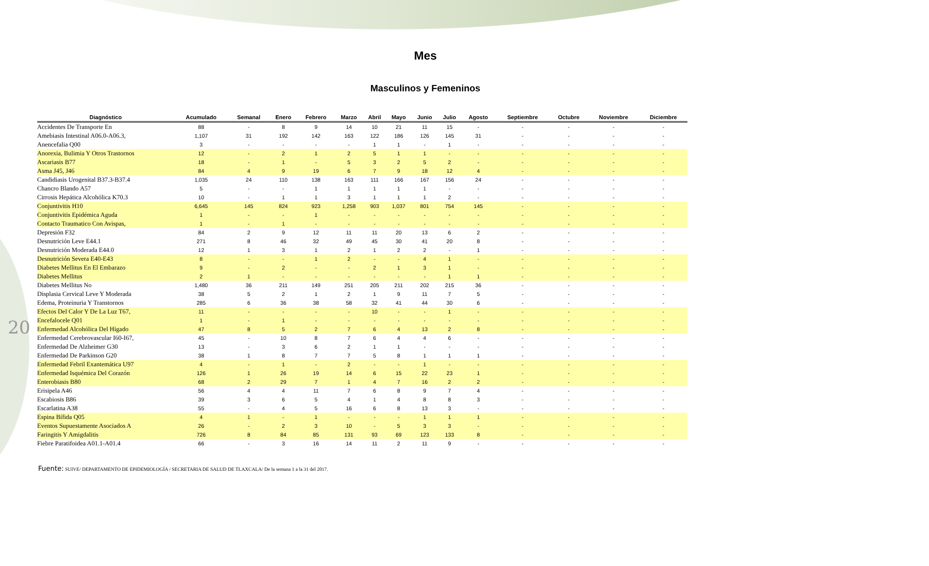20
Mes
Masculinos y Femeninos
| Diagnóstico | Acumulado | Semanal | Enero | Febrero | Marzo | Abril | Mayo | Junio | Julio | Agosto | Septiembre | Octubre | Noviembre | Diciembre |
| --- | --- | --- | --- | --- | --- | --- | --- | --- | --- | --- | --- | --- | --- | --- |
| Accidentes De Transporte En | 88 | - | 8 | 9 | 14 | 10 | 21 | 11 | 15 | - | - | - | - | - |
| Amebiasis Intestinal A06.0-A06.3, | 1,107 | 31 | 192 | 142 | 163 | 122 | 186 | 126 | 145 | 31 | - | - | - | - |
| Anencefalia Q00 | 3 | - | - | - | - | 1 | 1 | - | 1 | - | - | - | - | - |
| Anorexia, Bulimia Y Otros Trastornos | 12 | - | 2 | 1 | 2 | 5 | 1 | 1 | - | - | - | - | - | - |
| Ascariasis B77 | 18 | - | 1 | - | 5 | 3 | 2 | 5 | 2 | - | - | - | - | - |
| Asma J45, J46 | 84 | 4 | 9 | 19 | 6 | 7 | 9 | 18 | 12 | 4 | - | - | - | - |
| Candidiasis Urogenital B37.3-B37.4 | 1,035 | 24 | 110 | 138 | 163 | 111 | 166 | 167 | 156 | 24 | - | - | - | - |
| Chancro Blando A57 | 5 | - | - | 1 | 1 | 1 | 1 | 1 | - | - | - | - | - | - |
| Cirrosis Hepática Alcohólica K70.3 | 10 | - | 1 | 1 | 3 | 1 | 1 | 1 | 2 | - | - | - | - | - |
| Conjuntivitis H10 | 6,645 | 145 | 824 | 923 | 1,258 | 903 | 1,037 | 801 | 754 | 145 | - | - | - | - |
| Conjuntivitis Epidémica Aguda | 1 | - | - | 1 | - | - | - | - | - | - | - | - | - | - |
| Contacto Traumatico Con Avispas, | 1 | - | 1 | - | - | - | - | - | - | - | - | - | - | - |
| Depresión F32 | 84 | 2 | 9 | 12 | 11 | 11 | 20 | 13 | 6 | 2 | - | - | - | - |
| Desnutrición Leve E44.1 | 271 | 8 | 46 | 32 | 49 | 45 | 30 | 41 | 20 | 8 | - | - | - | - |
| Desnutrición Moderada E44.0 | 12 | 1 | 3 | 1 | 2 | 1 | 2 | 2 | - | 1 | - | - | - | - |
| Desnutrición Severa E40-E43 | 8 | - | - | 1 | 2 | - | - | 4 | 1 | - | - | - | - | - |
| Diabetes Mellitus En El Embarazo | 9 | - | 2 | - | - | 2 | 1 | 3 | 1 | - | - | - | - | - |
| Diabetes Mellitus | 2 | 1 | - | - | - | - | - | - | 1 | 1 | - | - | - | - |
| Diabetes Mellitus No | 1,480 | 36 | 211 | 149 | 251 | 205 | 211 | 202 | 215 | 36 | - | - | - | - |
| Displasia Cervical Leve Y Moderada | 38 | 5 | 2 | 1 | 2 | 1 | 9 | 11 | 7 | 5 | - | - | - | - |
| Edema, Proteinuria Y Transtornos | 285 | 6 | 36 | 38 | 58 | 32 | 41 | 44 | 30 | 6 | - | - | - | - |
| Efectos Del Calor Y De La Luz T67, | 11 | - | - | - | - | 10 | - | - | 1 | - | - | - | - | - |
| Encefalocele Q01 | 1 | - | 1 | - | - | - | - | - | - | - | - | - | - | - |
| Enfermedad Alcohólica Del Hígado | 47 | 8 | 5 | 2 | 7 | 6 | 4 | 13 | 2 | 8 | - | - | - | - |
| Enfermedad Cerebrovascular I60-I67, | 45 | - | 10 | 8 | 7 | 6 | 4 | 4 | 6 | - | - | - | - | - |
| Enfermedad De Alzheimer G30 | 13 | - | 3 | 6 | 2 | 1 | 1 | - | - | - | - | - | - | - |
| Enfermedad De Parkinson G20 | 38 | 1 | 8 | 7 | 7 | 5 | 8 | 1 | 1 | 1 | - | - | - | - |
| Enfermedad Febril Exantemática U97 | 4 | - | 1 | - | 2 | - | - | 1 | - | - | - | - | - | - |
| Enfermedad Isquémica Del Corazón | 126 | 1 | 26 | 19 | 14 | 6 | 15 | 22 | 23 | 1 | - | - | - | - |
| Enterobiasis B80 | 68 | 2 | 29 | 7 | 1 | 4 | 7 | 16 | 2 | 2 | - | - | - | - |
| Erisipela A46 | 56 | 4 | 4 | 11 | 7 | 6 | 8 | 9 | 7 | 4 | - | - | - | - |
| Escabiosis B86 | 39 | 3 | 6 | 5 | 4 | 1 | 4 | 8 | 8 | 3 | - | - | - | - |
| Escarlatina A38 | 55 | - | 4 | 5 | 16 | 6 | 8 | 13 | 3 | - | - | - | - | - |
| Espina Bífida Q05 | 4 | 1 | - | 1 | - | - | - | 1 | 1 | 1 | - | - | - | - |
| Eventos Supuestamente Asociados A | 26 | - | 2 | 3 | 10 | - | 5 | 3 | 3 | - | - | - | - | - |
| Faringitis Y Amigdalitis | 726 | 8 | 84 | 85 | 131 | 93 | 69 | 123 | 133 | 8 | - | - | - | - |
| Fiebre Paratifoidea A01.1-A01.4 | 66 | - | 3 | 16 | 14 | 11 | 2 | 11 | 9 | - | - | - | - | - |
Fuente: SUIVE/ DEPARTAMENTO DE EPIDEMIOLOGÍA / SECRETARIA DE SALUD DE TLAXCALA/ De la semana 1 a la 31 del 2017.